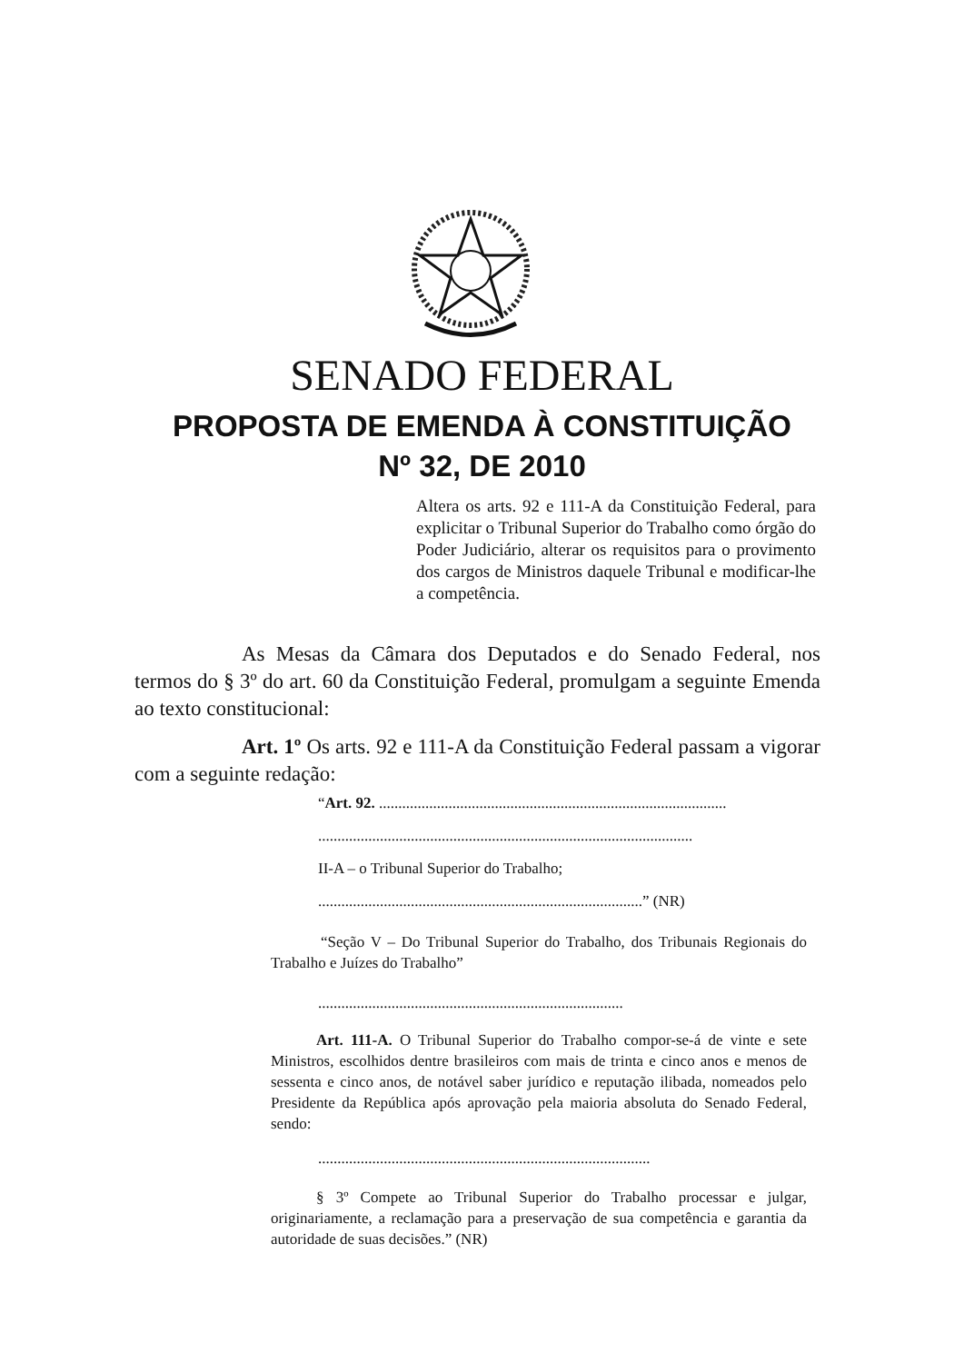SENADO FEDERAL
PROPOSTA DE EMENDA À CONSTITUIÇÃO
Nº 32, DE 2010
Altera os arts. 92 e 111-A da Constituição Federal, para explicitar o Tribunal Superior do Trabalho como órgão do Poder Judiciário, alterar os requisitos para o provimento dos cargos de Ministros daquele Tribunal e modificar-lhe a competência.
As Mesas da Câmara dos Deputados e do Senado Federal, nos termos do § 3º do art. 60 da Constituição Federal, promulgam a seguinte Emenda ao texto constitucional:
Art. 1º Os arts. 92 e 111-A da Constituição Federal passam a vigorar com a seguinte redação:
“Art. 92. ..........................................................................................
.................................................................................................
II-A – o Tribunal Superior do Trabalho;
....................................................................................” (NR)
“Seção V – Do Tribunal Superior do Trabalho, dos Tribunais Regionais do Trabalho e Juízes do Trabalho”
...............................................................................
Art. 111-A. O Tribunal Superior do Trabalho compor-se-á de vinte e sete Ministros, escolhidos dentre brasileiros com mais de trinta e cinco anos e menos de sessenta e cinco anos, de notável saber jurídico e reputação ilibada, nomeados pelo Presidente da República após aprovação pela maioria absoluta do Senado Federal, sendo:
......................................................................................
§ 3º Compete ao Tribunal Superior do Trabalho processar e julgar, originariamente, a reclamação para a preservação de sua competência e garantia da autoridade de suas decisões.” (NR)